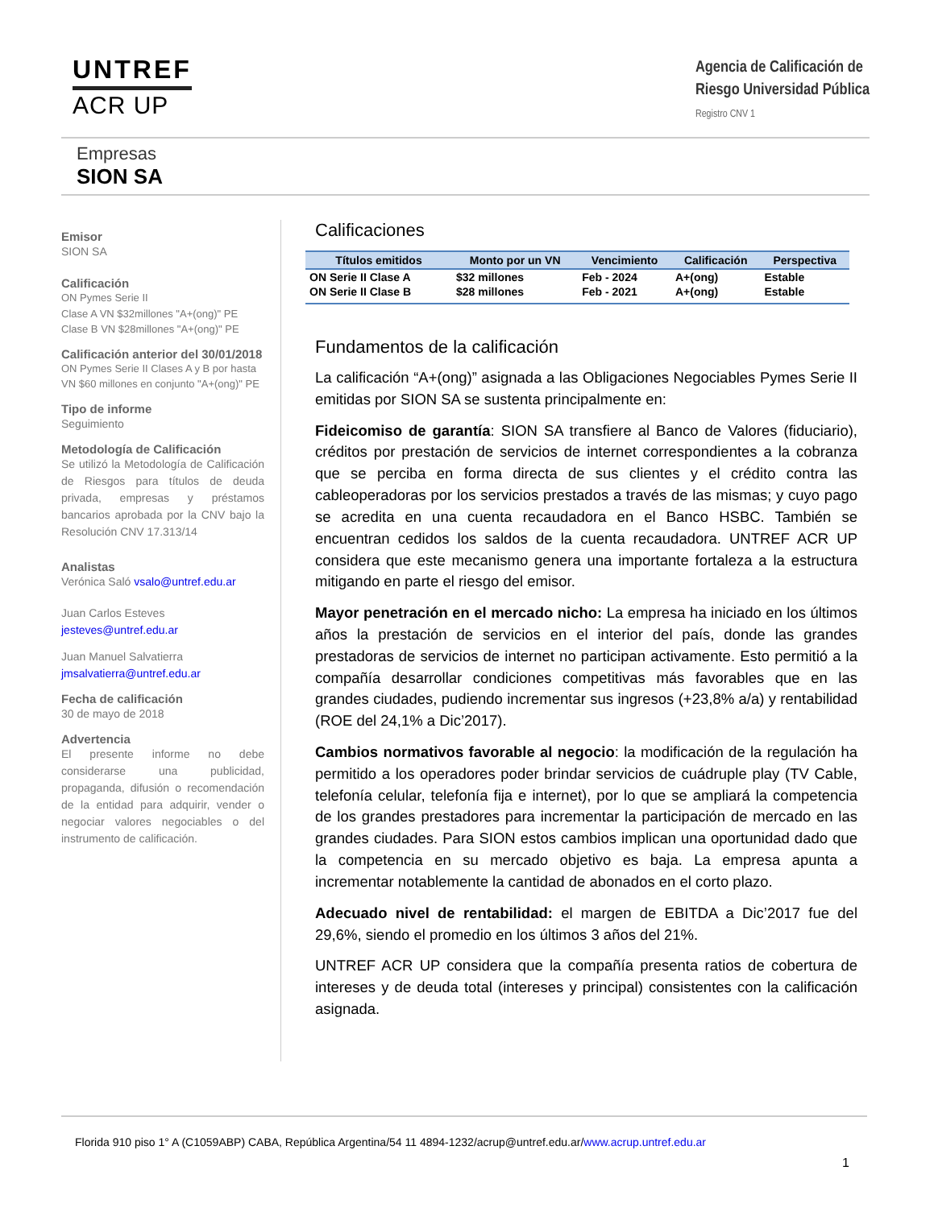UNTREF
ACR UP
Agencia de Calificación de
Riesgo Universidad Pública
Registro CNV 1
Empresas
SION SA
Emisor
SION SA
Calificación
ON Pymes Serie II
Clase A VN $32millones "A+(ong)" PE
Clase B VN $28millones "A+(ong)" PE
Calificación anterior del 30/01/2018
ON Pymes Serie II Clases A y B por hasta VN $60 millones en conjunto "A+(ong)" PE
Tipo de informe
Seguimiento
Metodología de Calificación
Se utilizó la Metodología de Calificación de Riesgos para títulos de deuda privada, empresas y préstamos bancarios aprobada por la CNV bajo la Resolución CNV 17.313/14
Analistas
Verónica Saló vsalo@untref.edu.ar
Juan Carlos Esteves
jesteves@untref.edu.ar
Juan Manuel Salvatierra
jmsalvatierra@untref.edu.ar
Fecha de calificación
30 de mayo de 2018
Advertencia
El presente informe no debe considerarse una publicidad, propaganda, difusión o recomendación de la entidad para adquirir, vender o negociar valores negociables o del instrumento de calificación.
Calificaciones
| Títulos emitidos | Monto por un VN | Vencimiento | Calificación | Perspectiva |
| --- | --- | --- | --- | --- |
| ON Serie II Clase A | $32 millones | Feb - 2024 | A+(ong) | Estable |
| ON Serie II Clase B | $28 millones | Feb - 2021 | A+(ong) | Estable |
Fundamentos de la calificación
La calificación “A+(ong)” asignada a las Obligaciones Negociables Pymes Serie II emitidas por SION SA se sustenta principalmente en:
Fideicomiso de garantía: SION SA transfiere al Banco de Valores (fiduciario), créditos por prestación de servicios de internet correspondientes a la cobranza que se perciba en forma directa de sus clientes y el crédito contra las cableoperadoras por los servicios prestados a través de las mismas; y cuyo pago se acredita en una cuenta recaudadora en el Banco HSBC. También se encuentran cedidos los saldos de la cuenta recaudadora. UNTREF ACR UP considera que este mecanismo genera una importante fortaleza a la estructura mitigando en parte el riesgo del emisor.
Mayor penetración en el mercado nicho: La empresa ha iniciado en los últimos años la prestación de servicios en el interior del país, donde las grandes prestadoras de servicios de internet no participan activamente. Esto permitió a la compañía desarrollar condiciones competitivas más favorables que en las grandes ciudades, pudiendo incrementar sus ingresos (+23,8% a/a) y rentabilidad (ROE del 24,1% a Dic’2017).
Cambios normativos favorable al negocio: la modificación de la regulación ha permitido a los operadores poder brindar servicios de cuádruple play (TV Cable, telefonía celular, telefonía fija e internet), por lo que se ampliará la competencia de los grandes prestadores para incrementar la participación de mercado en las grandes ciudades. Para SION estos cambios implican una oportunidad dado que la competencia en su mercado objetivo es baja. La empresa apunta a incrementar notablemente la cantidad de abonados en el corto plazo.
Adecuado nivel de rentabilidad: el margen de EBITDA a Dic’2017 fue del 29,6%, siendo el promedio en los últimos 3 años del 21%.
UNTREF ACR UP considera que la compañía presenta ratios de cobertura de intereses y de deuda total (intereses y principal) consistentes con la calificación asignada.
Florida 910 piso 1° A (C1059ABP) CABA, República Argentina/54 11 4894-1232/acrup@untref.edu.ar/www.acrup.untref.edu.ar
1